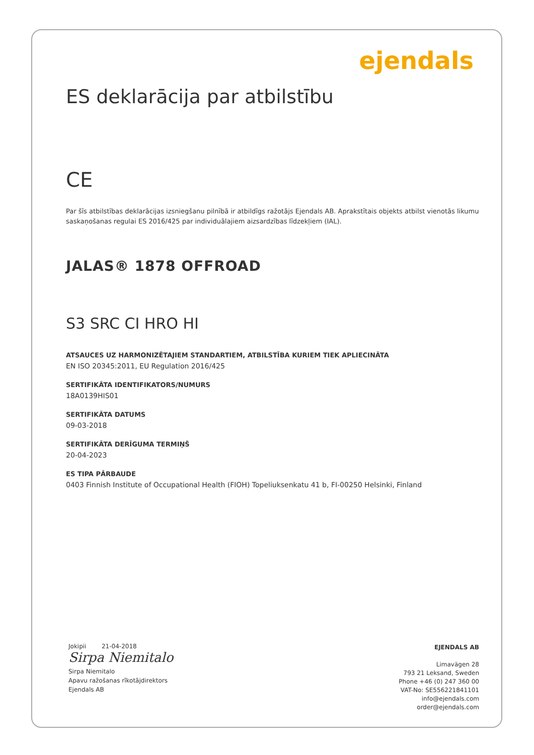ejendals
ES deklarācija par atbilstību
CE
Par šīs atbilstības deklarācijas izsniegšanu pilnībā ir atbildīgs ražotājs Ejendals AB. Aprakstītais objekts atbilst vienotās likumu saskaņošanas regulai ES 2016/425 par individuālajiem aizsardzības līdzekļiem (IAL).
JALAS® 1878 OFFROAD
S3 SRC CI HRO HI
ATSAUCES UZ HARMONIZĒTAJIEM STANDARTIEM, ATBILSTĪBA KURIEM TIEK APLIECINĀTA
EN ISO 20345:2011, EU Regulation 2016/425
SERTIFIKĀTA IDENTIFIKATORS/NUMURS
18A0139HIS01
SERTIFIKĀTA DATUMS
09-03-2018
SERTIFIKĀTA DERĪGUMA TERMIŅŠ
20-04-2023
ES TIPA PĀRBAUDE
0403 Finnish Institute of Occupational Health (FIOH) Topeliuksenkatu 41 b, FI-00250 Helsinki, Finland
Jokipii 21-04-2018
Sirpa Niemitalo
Sirpa Niemitalo
Apavu ražošanas rīkotājdirektors
Ejendals AB
EJENDALS AB
Limavägen 28
793 21 Leksand, Sweden
Phone +46 (0) 247 360 00
VAT-No: SE556221841101
info@ejendals.com
order@ejendals.com